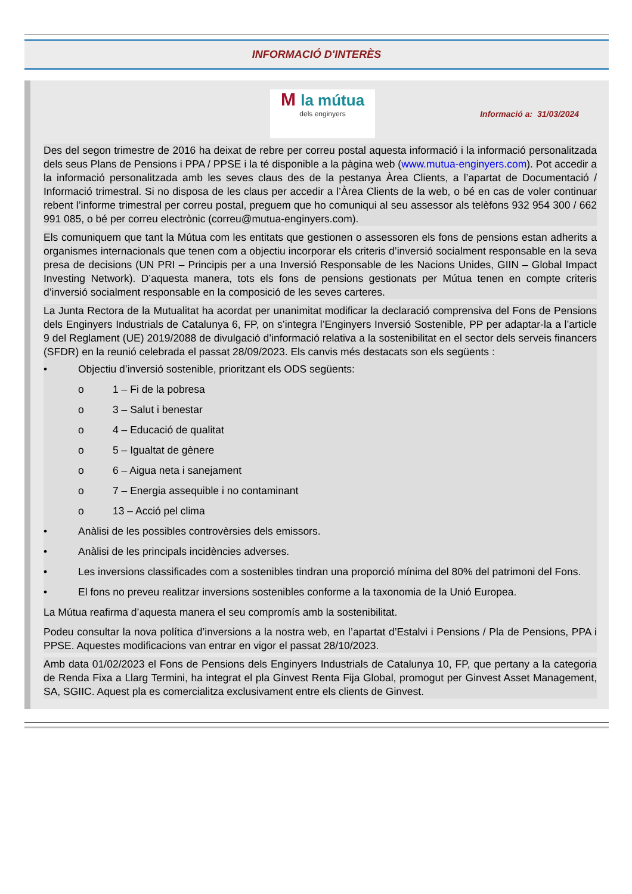INFORMACIÓ D'INTERÈS
M la mútua
dels enginyers
Informació a: 31/03/2024
Des del segon trimestre de 2016 ha deixat de rebre per correu postal aquesta informació i la informació personalitzada dels seus Plans de Pensions i PPA / PPSE i la té disponible a la pàgina web (www.mutua-enginyers.com). Pot accedir a la informació personalitzada amb les seves claus des de la pestanya Àrea Clients, a l’apartat de Documentació / Informació trimestral. Si no disposa de les claus per accedir a l’Àrea Clients de la web, o bé en cas de voler continuar rebent l’informe trimestral per correu postal, preguem que ho comuniqui al seu assessor als telèfons 932 954 300 / 662 991 085, o bé per correu electrònic (correu@mutua-enginyers.com).
Els comuniquem que tant la Mútua com les entitats que gestionen o assessoren els fons de pensions estan adherits a organismes internacionals que tenen com a objectiu incorporar els criteris d’inversió socialment responsable en la seva presa de decisions (UN PRI – Principis per a una Inversió Responsable de les Nacions Unides, GIIN – Global Impact Investing Network). D’aquesta manera, tots els fons de pensions gestionats per Mútua tenen en compte criteris d’inversió socialment responsable en la composició de les seves carteres.
La Junta Rectora de la Mutualitat ha acordat per unanimitat modificar la declaració comprensiva del Fons de Pensions dels Enginyers Industrials de Catalunya 6, FP, on s’integra l’Enginyers Inversió Sostenible, PP per adaptar-la a l’article 9 del Reglament (UE) 2019/2088 de divulgació d’informació relativa a la sostenibilitat en el sector dels serveis financers (SFDR) en la reunió celebrada el passat 28/09/2023. Els canvis més destacats son els següents :
• Objectiu d’inversió sostenible, prioritzant els ODS següents:
o 1 – Fi de la pobresa
o 3 – Salut i benestar
o 4 – Educació de qualitat
o 5 – Igualtat de gènere
o 6 – Aigua neta i sanejament
o 7 – Energia assequible i no contaminant
o 13 – Acció pel clima
• Anàlisi de les possibles controvèrsies dels emissors.
• Anàlisi de les principals incidències adverses.
• Les inversions classificades com a sostenibles tindran una proporció mínima del 80% del patrimoni del Fons.
• El fons no preveu realitzar inversions sostenibles conforme a la taxonomia de la Unió Europea.
La Mútua reafirma d’aquesta manera el seu compromís amb la sostenibilitat.
Podeu consultar la nova política d’inversions a la nostra web, en l’apartat d’Estalvi i Pensions / Pla de Pensions, PPA i PPSE. Aquestes modificacions van entrar en vigor el passat 28/10/2023.
Amb data 01/02/2023 el Fons de Pensions dels Enginyers Industrials de Catalunya 10, FP, que pertany a la categoria de Renda Fixa a Llarg Termini, ha integrat el pla Ginvest Renta Fija Global, promogut per Ginvest Asset Management, SA, SGIIC. Aquest pla es comercialitza exclusivament entre els clients de Ginvest.